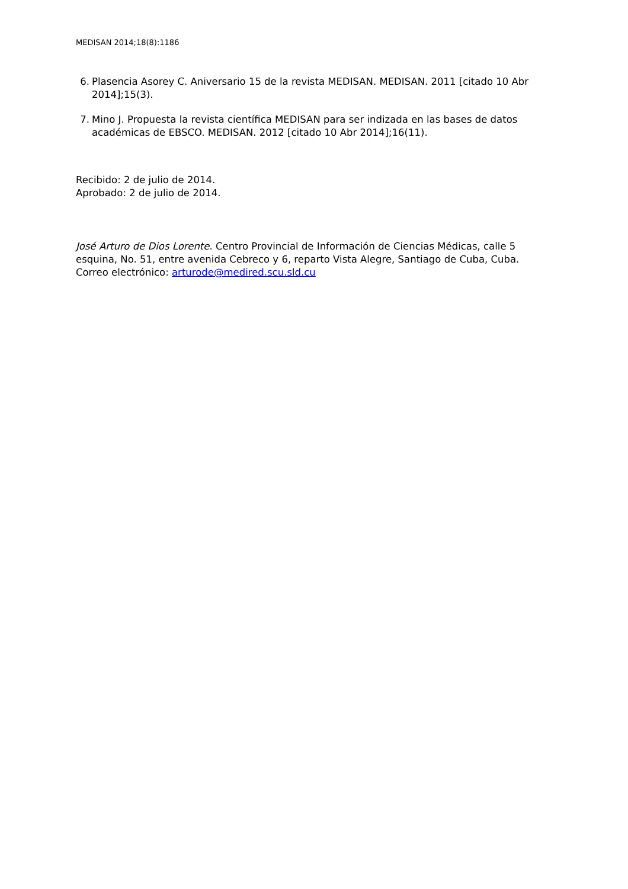MEDISAN 2014;18(8):1186
6. Plasencia Asorey C. Aniversario 15 de la revista MEDISAN. MEDISAN. 2011 [citado 10 Abr 2014];15(3).
7. Mino J. Propuesta la revista científica MEDISAN para ser indizada en las bases de datos académicas de EBSCO. MEDISAN. 2012 [citado 10 Abr 2014];16(11).
Recibido: 2 de julio de 2014.
Aprobado: 2 de julio de 2014.
José Arturo de Dios Lorente. Centro Provincial de Información de Ciencias Médicas, calle 5 esquina, No. 51, entre avenida Cebreco y 6, reparto Vista Alegre, Santiago de Cuba, Cuba. Correo electrónico: arturode@medired.scu.sld.cu